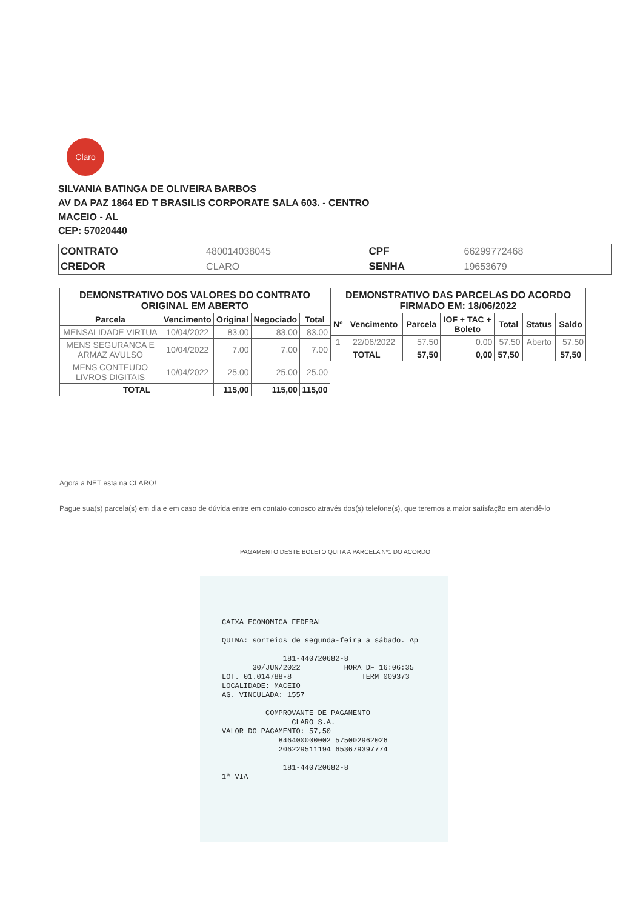Claro
SILVANIA BATINGA DE OLIVEIRA BARBOS
AV DA PAZ 1864 ED T BRASILIS CORPORATE SALA 603. - CENTRO
MACEIO - AL
CEP: 57020440
| CONTRATO | 480014038045 | CPF | 66299772468 |
| CREDOR | CLARO | SENHA | 19653679 |
| DEMONSTRATIVO DOS VALORES DO CONTRATO ORIGINAL EM ABERTO | | | | |
| --- | --- | --- | --- | --- |
| Parcela | Vencimento | Original | Negociado | Total |
| MENSALIDADE VIRTUA | 10/04/2022 | 83.00 | 83.00 | 83.00 |
| MENS SEGURANCA E ARMAZ AVULSO | 10/04/2022 | 7.00 | 7.00 | 7.00 |
| MENS CONTEUDO LIVROS DIGITAIS | 10/04/2022 | 25.00 | 25.00 | 25.00 |
| TOTAL | | 115,00 | 115,00 | 115,00 |
| DEMONSTRATIVO DAS PARCELAS DO ACORDO FIRMADO EM: 18/06/2022 | | | | | | |
| --- | --- | --- | --- | --- | --- | --- |
| Nº | Vencimento | Parcela | IOF + TAC + Boleto | Total | Status | Saldo |
| 1 | 22/06/2022 | 57.50 | 0.00 | 57.50 | Aberto | 57.50 |
| TOTAL | | 57,50 | 0,00 | 57,50 | | 57,50 |
Agora a NET esta na CLARO!
Pague sua(s) parcela(s) em dia e em caso de dúvida entre em contato conosco através dos(s) telefone(s), que teremos a maior satisfação em atendê-lo
PAGAMENTO DESTE BOLETO QUITA A PARCELA Nº1 DO ACORDO
CAIXA ECONOMICA FEDERAL QUINA: sorteios de segunda-feira a sábado. Ap 181-440720682-8 30/JUN/2022 HORA DF 16:06:35 LOT. 01.014788-8 TERM 009373 LOCALIDADE: MACEIO AG. VINCULADA: 1557 COMPROVANTE DE PAGAMENTO CLARO S.A. VALOR DO PAGAMENTO: 57,50 846400000002 575002962026 206229511194 653679397774 181-440720682-8 1ª VIA